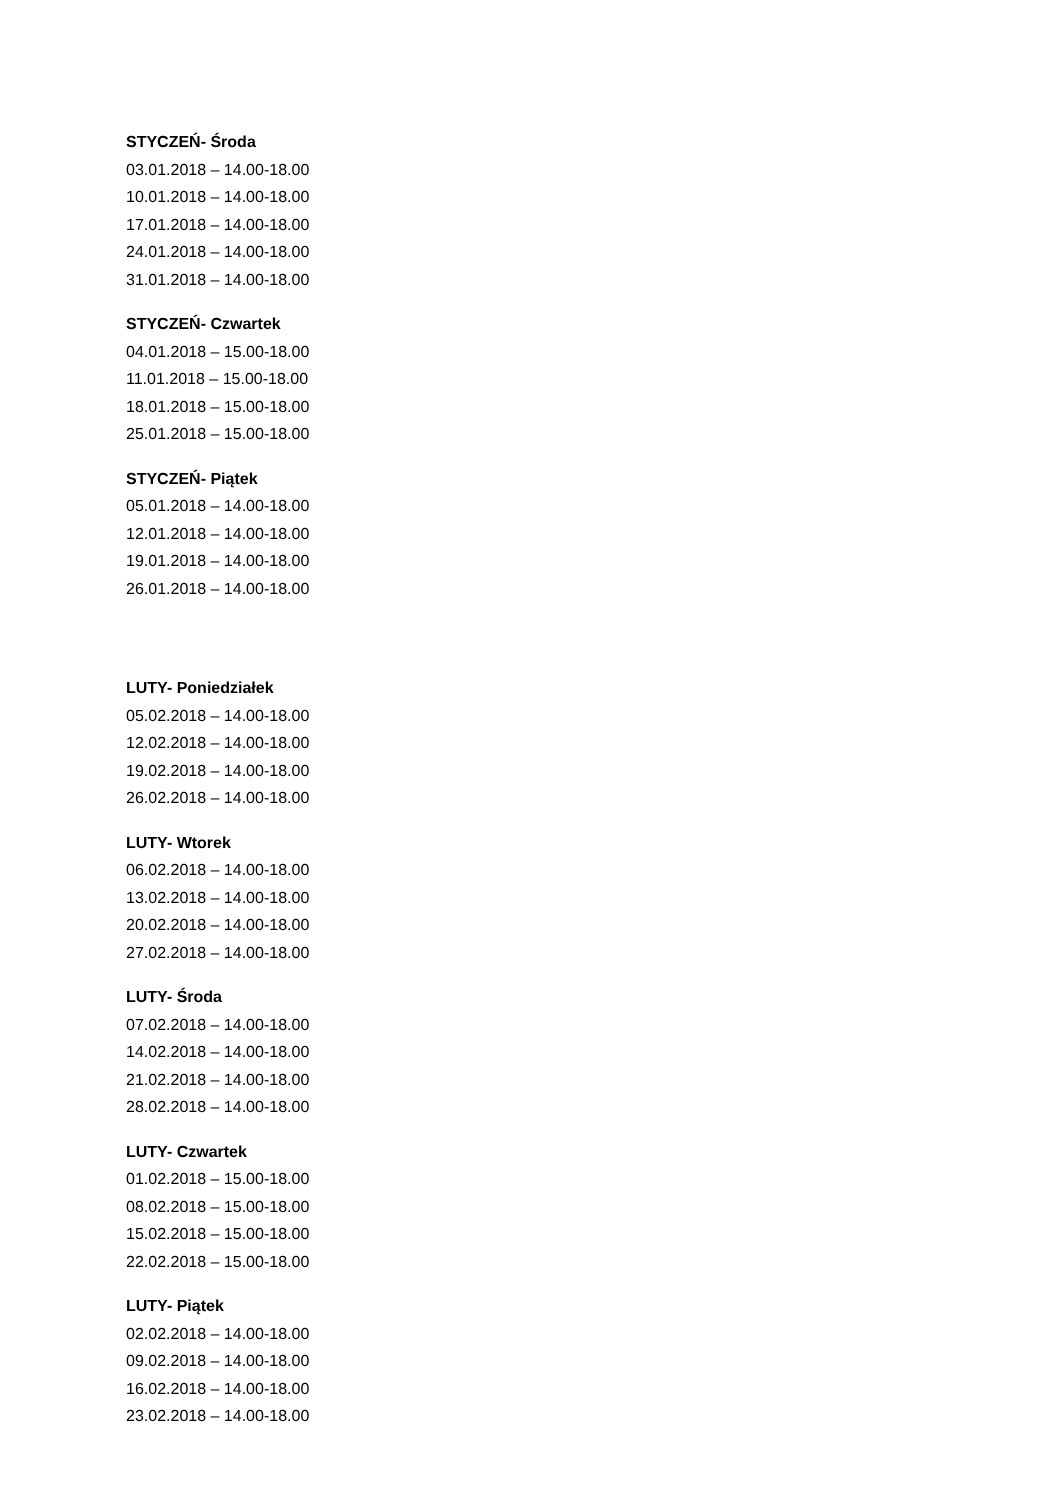STYCZEŃ- Środa
03.01.2018 – 14.00-18.00
10.01.2018 – 14.00-18.00
17.01.2018 – 14.00-18.00
24.01.2018 – 14.00-18.00
31.01.2018 – 14.00-18.00
STYCZEŃ- Czwartek
04.01.2018 – 15.00-18.00
11.01.2018 – 15.00-18.00
18.01.2018 – 15.00-18.00
25.01.2018 – 15.00-18.00
STYCZEŃ- Piątek
05.01.2018 – 14.00-18.00
12.01.2018 – 14.00-18.00
19.01.2018 – 14.00-18.00
26.01.2018 – 14.00-18.00
LUTY- Poniedziałek
05.02.2018 – 14.00-18.00
12.02.2018 – 14.00-18.00
19.02.2018 – 14.00-18.00
26.02.2018 – 14.00-18.00
LUTY- Wtorek
06.02.2018 – 14.00-18.00
13.02.2018 – 14.00-18.00
20.02.2018 – 14.00-18.00
27.02.2018 – 14.00-18.00
LUTY- Środa
07.02.2018 – 14.00-18.00
14.02.2018 – 14.00-18.00
21.02.2018 – 14.00-18.00
28.02.2018 – 14.00-18.00
LUTY- Czwartek
01.02.2018 – 15.00-18.00
08.02.2018 – 15.00-18.00
15.02.2018 – 15.00-18.00
22.02.2018 – 15.00-18.00
LUTY- Piątek
02.02.2018 – 14.00-18.00
09.02.2018 – 14.00-18.00
16.02.2018 – 14.00-18.00
23.02.2018 – 14.00-18.00